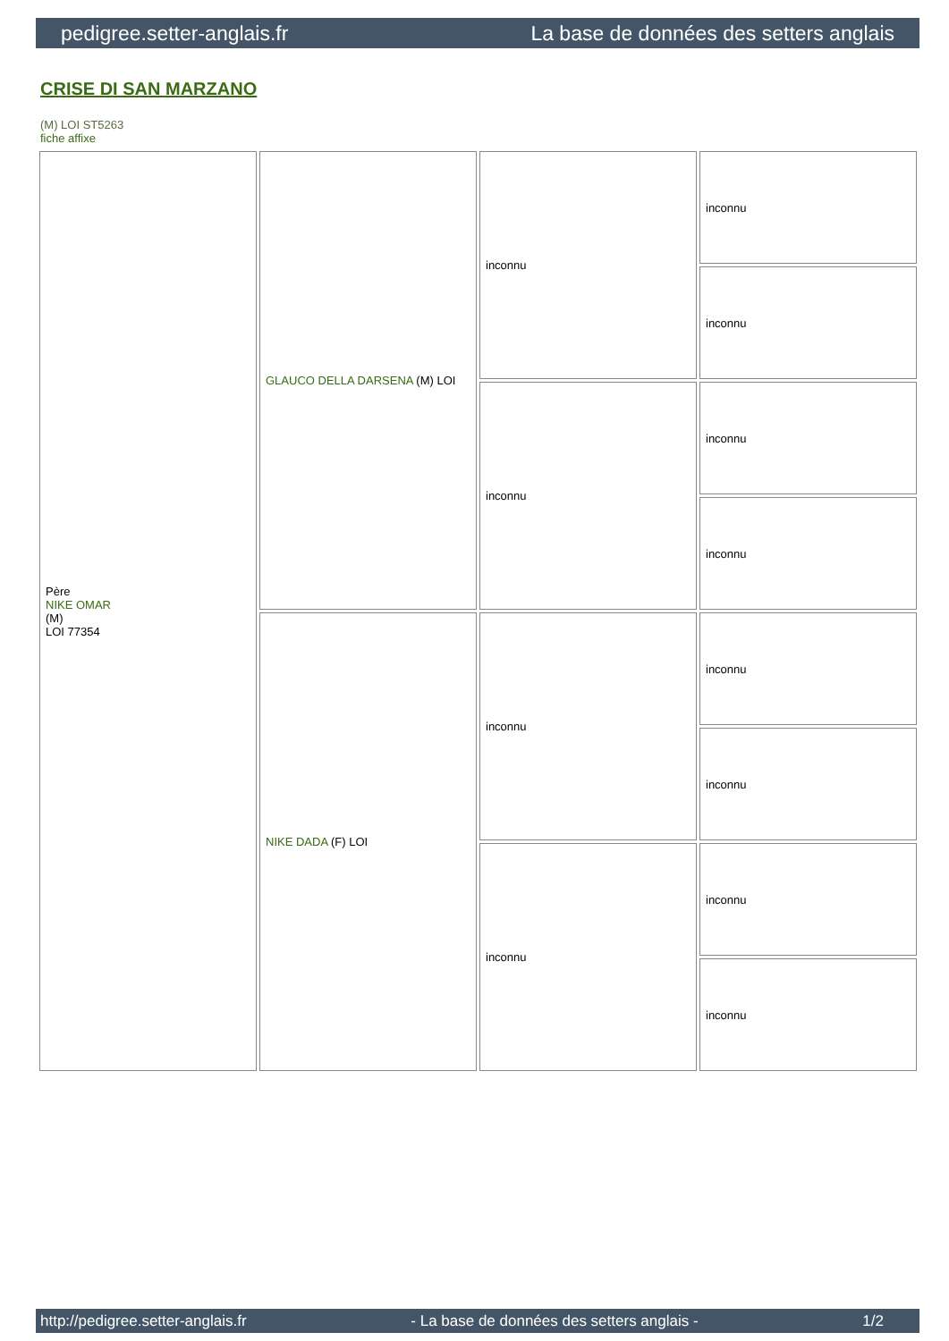pedigree.setter-anglais.fr La base de données des setters anglais
CRISE DI SAN MARZANO
(M) LOI ST5263
fiche affixe
| Père NIKE OMAR (M) LOI 77354 | GLAUCO DELLA DARSENA (M) LOI | inconnu | inconnu |
| | | | inconnu |
| | | inconnu | inconnu |
| | | | inconnu |
| | NIKE DADA (F) LOI | inconnu | inconnu |
| | | | inconnu |
| | | inconnu | inconnu |
| | | | inconnu |
http://pedigree.setter-anglais.fr - La base de données des setters anglais - 1/2